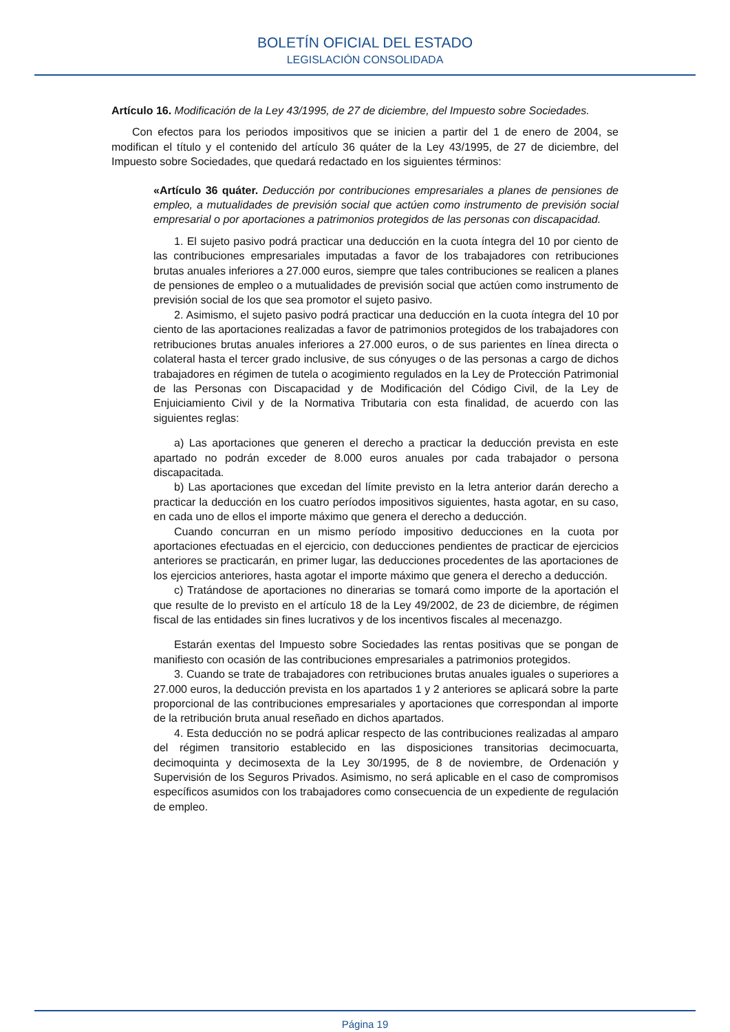BOLETÍN OFICIAL DEL ESTADO
LEGISLACIÓN CONSOLIDADA
Artículo 16. Modificación de la Ley 43/1995, de 27 de diciembre, del Impuesto sobre Sociedades.
Con efectos para los periodos impositivos que se inicien a partir del 1 de enero de 2004, se modifican el título y el contenido del artículo 36 quáter de la Ley 43/1995, de 27 de diciembre, del Impuesto sobre Sociedades, que quedará redactado en los siguientes términos:
«Artículo 36 quáter. Deducción por contribuciones empresariales a planes de pensiones de empleo, a mutualidades de previsión social que actúen como instrumento de previsión social empresarial o por aportaciones a patrimonios protegidos de las personas con discapacidad.
1. El sujeto pasivo podrá practicar una deducción en la cuota íntegra del 10 por ciento de las contribuciones empresariales imputadas a favor de los trabajadores con retribuciones brutas anuales inferiores a 27.000 euros, siempre que tales contribuciones se realicen a planes de pensiones de empleo o a mutualidades de previsión social que actúen como instrumento de previsión social de los que sea promotor el sujeto pasivo.
2. Asimismo, el sujeto pasivo podrá practicar una deducción en la cuota íntegra del 10 por ciento de las aportaciones realizadas a favor de patrimonios protegidos de los trabajadores con retribuciones brutas anuales inferiores a 27.000 euros, o de sus parientes en línea directa o colateral hasta el tercer grado inclusive, de sus cónyuges o de las personas a cargo de dichos trabajadores en régimen de tutela o acogimiento regulados en la Ley de Protección Patrimonial de las Personas con Discapacidad y de Modificación del Código Civil, de la Ley de Enjuiciamiento Civil y de la Normativa Tributaria con esta finalidad, de acuerdo con las siguientes reglas:
a) Las aportaciones que generen el derecho a practicar la deducción prevista en este apartado no podrán exceder de 8.000 euros anuales por cada trabajador o persona discapacitada.
b) Las aportaciones que excedan del límite previsto en la letra anterior darán derecho a practicar la deducción en los cuatro períodos impositivos siguientes, hasta agotar, en su caso, en cada uno de ellos el importe máximo que genera el derecho a deducción.
Cuando concurran en un mismo período impositivo deducciones en la cuota por aportaciones efectuadas en el ejercicio, con deducciones pendientes de practicar de ejercicios anteriores se practicarán, en primer lugar, las deducciones procedentes de las aportaciones de los ejercicios anteriores, hasta agotar el importe máximo que genera el derecho a deducción.
c) Tratándose de aportaciones no dinerarias se tomará como importe de la aportación el que resulte de lo previsto en el artículo 18 de la Ley 49/2002, de 23 de diciembre, de régimen fiscal de las entidades sin fines lucrativos y de los incentivos fiscales al mecenazgo.
Estarán exentas del Impuesto sobre Sociedades las rentas positivas que se pongan de manifiesto con ocasión de las contribuciones empresariales a patrimonios protegidos.
3. Cuando se trate de trabajadores con retribuciones brutas anuales iguales o superiores a 27.000 euros, la deducción prevista en los apartados 1 y 2 anteriores se aplicará sobre la parte proporcional de las contribuciones empresariales y aportaciones que correspondan al importe de la retribución bruta anual reseñado en dichos apartados.
4. Esta deducción no se podrá aplicar respecto de las contribuciones realizadas al amparo del régimen transitorio establecido en las disposiciones transitorias decimocuarta, decimoquinta y decimosexta de la Ley 30/1995, de 8 de noviembre, de Ordenación y Supervisión de los Seguros Privados. Asimismo, no será aplicable en el caso de compromisos específicos asumidos con los trabajadores como consecuencia de un expediente de regulación de empleo.
Página 19